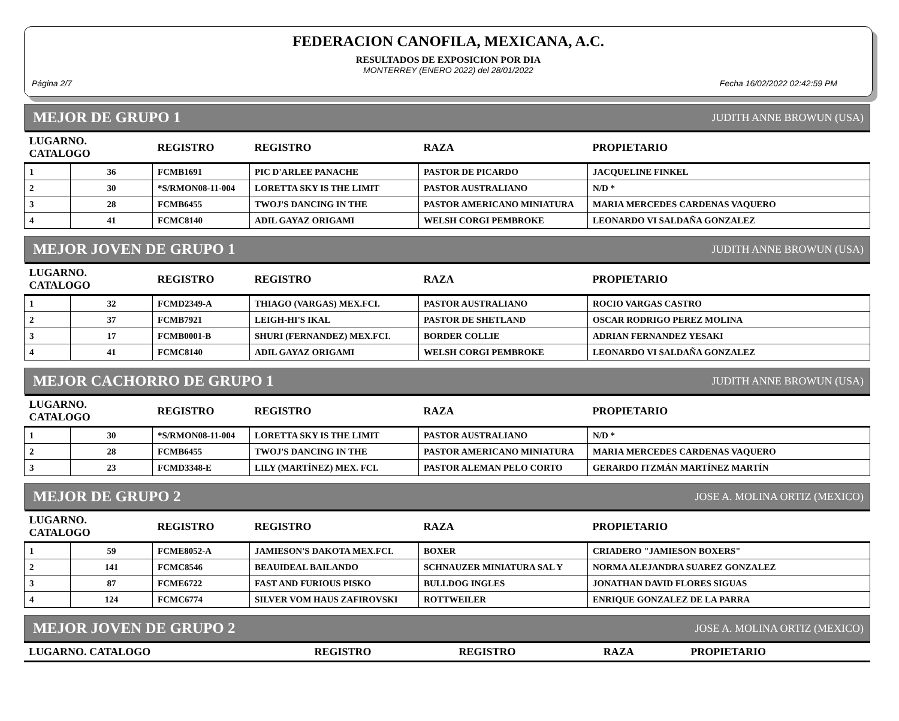FEDERACION CANOFILA, MEXICANA, A.C.
RESULTADOS DE EXPOSICION POR DIA
MONTERREY (ENERO 2022) del 28/01/2022
Página 2/7 Fecha 16/02/2022 02:42:59 PM
MEJOR DE GRUPO 1 JUDITH ANNE BROWUN (USA)
| LUGARNO. CATALOGO | | REGISTRO | REGISTRO | RAZA | PROPIETARIO |
| --- | --- | --- | --- | --- | --- |
| 1 | 36 | FCMB1691 | PIC D'ARLEE PANACHE | PASTOR DE PICARDO | JACQUELINE FINKEL |
| 2 | 30 | *S/RMON08-11-004 | LORETTA SKY IS THE LIMIT | PASTOR AUSTRALIANO | N/D * |
| 3 | 28 | FCMB6455 | TWOJ'S DANCING IN THE | PASTOR AMERICANO MINIATURA | MARIA MERCEDES CARDENAS VAQUERO |
| 4 | 41 | FCMC8140 | ADIL GAYAZ ORIGAMI | WELSH CORGI PEMBROKE | LEONARDO VI SALDAÑA GONZALEZ |
MEJOR JOVEN DE GRUPO 1 JUDITH ANNE BROWUN (USA)
| LUGARNO. CATALOGO | | REGISTRO | REGISTRO | RAZA | PROPIETARIO |
| --- | --- | --- | --- | --- | --- |
| 1 | 32 | FCMD2349-A | THIAGO (VARGAS) MEX.FCI. | PASTOR AUSTRALIANO | ROCIO VARGAS CASTRO |
| 2 | 37 | FCMB7921 | LEIGH-HI'S IKAL | PASTOR DE SHETLAND | OSCAR RODRIGO PEREZ MOLINA |
| 3 | 17 | FCMB0001-B | SHURI (FERNANDEZ) MEX.FCI. | BORDER COLLIE | ADRIAN FERNANDEZ YESAKI |
| 4 | 41 | FCMC8140 | ADIL GAYAZ ORIGAMI | WELSH CORGI PEMBROKE | LEONARDO VI SALDAÑA GONZALEZ |
MEJOR CACHORRO DE GRUPO 1 JUDITH ANNE BROWUN (USA)
| LUGARNO. CATALOGO | | REGISTRO | REGISTRO | RAZA | PROPIETARIO |
| --- | --- | --- | --- | --- | --- |
| 1 | 30 | *S/RMON08-11-004 | LORETTA SKY IS THE LIMIT | PASTOR AUSTRALIANO | N/D * |
| 2 | 28 | FCMB6455 | TWOJ'S DANCING IN THE | PASTOR AMERICANO MINIATURA | MARIA MERCEDES CARDENAS VAQUERO |
| 3 | 23 | FCMD3348-E | LILY (MARTÍNEZ) MEX. FCI. | PASTOR ALEMAN PELO CORTO | GERARDO ITZMÁN MARTÍNEZ MARTÍN |
MEJOR DE GRUPO 2 JOSE A. MOLINA ORTIZ (MEXICO)
| LUGARNO. CATALOGO | | REGISTRO | REGISTRO | RAZA | PROPIETARIO |
| --- | --- | --- | --- | --- | --- |
| 1 | 59 | FCME8052-A | JAMIESON'S DAKOTA MEX.FCI. | BOXER | CRIADERO "JAMIESON BOXERS" |
| 2 | 141 | FCMC8546 | BEAUIDEAL BAILANDO | SCHNAUZER MINIATURA SAL Y | NORMA ALEJANDRA SUAREZ GONZALEZ |
| 3 | 87 | FCME6722 | FAST AND FURIOUS PISKO | BULLDOG INGLES | JONATHAN DAVID FLORES SIGUAS |
| 4 | 124 | FCMC6774 | SILVER VOM HAUS ZAFIROVSKI | ROTTWEILER | ENRIQUE GONZALEZ DE LA PARRA |
MEJOR JOVEN DE GRUPO 2 JOSE A. MOLINA ORTIZ (MEXICO)
| LUGARNO. CATALOGO | REGISTRO | REGISTRO | RAZA | PROPIETARIO |
| --- | --- | --- | --- | --- |